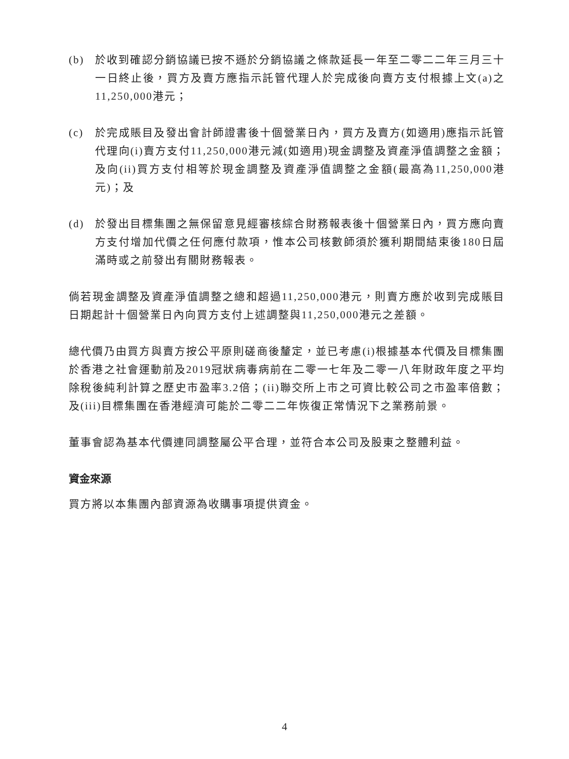(b) 於收到確認分銷協議已按不遜於分銷協議之條款延長一年至二零二二年三月三十一日終止後，買方及賣方應指示託管代理人於完成後向賣方支付根據上文(a)之11,250,000港元；
(c) 於完成賬目及發出會計師證書後十個營業日內，買方及賣方(如適用)應指示託管代理向(i)賣方支付11,250,000港元減(如適用)現金調整及資產淨值調整之金額；及向(ii)買方支付相等於現金調整及資產淨值調整之金額(最高為11,250,000港元)；及
(d) 於發出目標集團之無保留意見經審核綜合財務報表後十個營業日內，買方應向賣方支付增加代價之任何應付款項，惟本公司核數師須於獲利期間結束後180日屆滿時或之前發出有關財務報表。
倘若現金調整及資產淨值調整之總和超過11,250,000港元，則賣方應於收到完成賬目日期起計十個營業日內向買方支付上述調整與11,250,000港元之差額。
總代價乃由買方與賣方按公平原則磋商後釐定，並已考慮(i)根據基本代價及目標集團於香港之社會運動前及2019冠狀病毒病前在二零一七年及二零一八年財政年度之平均除稅後純利計算之歷史市盈率3.2倍；(ii)聯交所上市之可資比較公司之市盈率倍數；及(iii)目標集團在香港經濟可能於二零二二年恢復正常情況下之業務前景。
董事會認為基本代價連同調整屬公平合理，並符合本公司及股東之整體利益。
資金來源
買方將以本集團內部資源為收購事項提供資金。
4